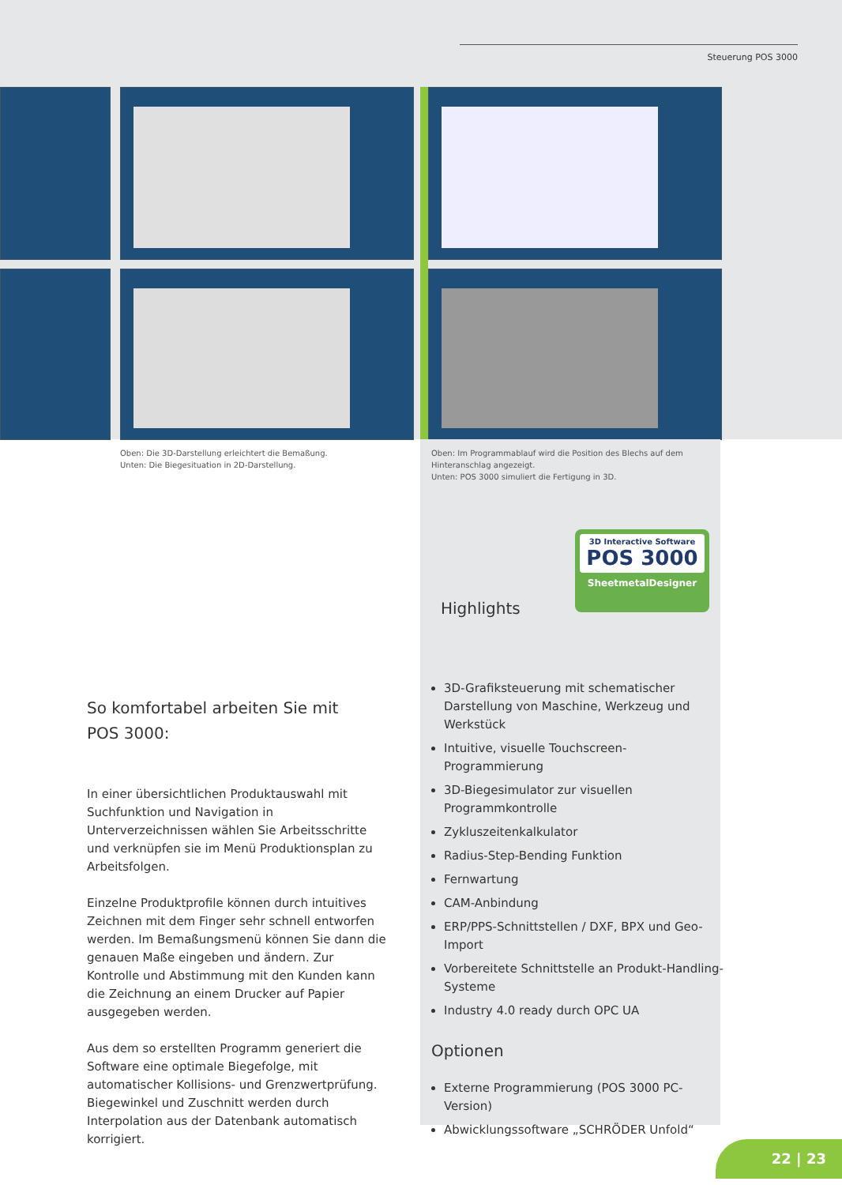Steuerung POS 3000
Oben: Die 3D-Darstellung erleichtert die Bemaßung.
Unten: Die Biegesituation in 2D-Darstellung.
Oben: Im Programmablauf wird die Position des Blechs auf dem
Hinteranschlag angezeigt.
Unten: POS 3000 simuliert die Fertigung in 3D.
3D Interactive Software
POS 3000
SheetmetalDesigner
Highlights
So komfortabel arbeiten Sie mit
POS 3000:
In einer übersichtlichen Produktauswahl mit Suchfunktion und Navigation in Unterverzeichnissen wählen Sie Arbeitsschritte und verknüpfen sie im Menü Produktionsplan zu Arbeitsfolgen.
Einzelne Produktprofile können durch intuitives Zeichnen mit dem Finger sehr schnell entworfen werden. Im Bemaßungsmenü können Sie dann die genauen Maße eingeben und ändern. Zur Kontrolle und Abstimmung mit den Kunden kann die Zeichnung an einem Drucker auf Papier ausgegeben werden.
Aus dem so erstellten Programm generiert die Software eine optimale Biegefolge, mit automatischer Kollisions- und Grenzwertprüfung. Biegewinkel und Zuschnitt werden durch Interpolation aus der Datenbank automatisch korrigiert.
3D-Grafiksteuerung mit schematischer Darstellung von Maschine, Werkzeug und Werkstück
Intuitive, visuelle Touchscreen-Programmierung
3D-Biegesimulator zur visuellen Programmkontrolle
Zykluszeitenkalkulator
Radius-Step-Bending Funktion
Fernwartung
CAM-Anbindung
ERP/PPS-Schnittstellen / DXF, BPX und Geo-Import
Vorbereitete Schnittstelle an Produkt-Handling-Systeme
Industry 4.0 ready durch OPC UA
Optionen
Externe Programmierung (POS 3000 PC-Version)
Abwicklungssoftware „SCHRÖDER Unfold“
22 | 23